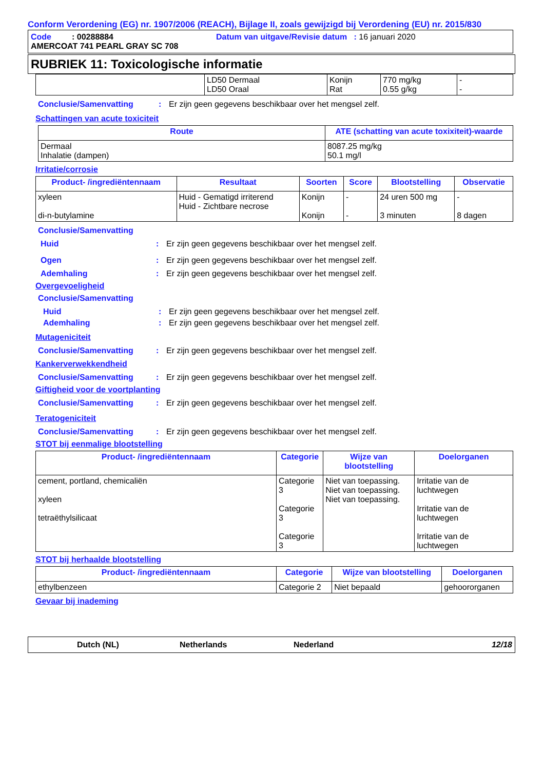Conform Verordening (EG) nr. 1907/2006 (REACH), Bijlage II, zoals gewijzigd bij Verordening (EU) nr. 2015/830
Code : 00288884 Datum van uitgave/Revisie datum : 16 januari 2020
AMERCOAT 741 PEARL GRAY SC 708
RUBRIEK 11: Toxicologische informatie
| | LD50 Dermaal LD50 Oraal | Konijn Rat | 770 mg/kg 0.55 g/kg | - - |
Conclusie/Samenvatting: Er zijn geen gegevens beschikbaar over het mengsel zelf.
Schattingen van acute toxiciteit
| Route | ATE (schatting van acute toxixiteit)-waarde |
| --- | --- |
| Dermaal Inhalatie (dampen) | 8087.25 mg/kg 50.1 mg/l |
Irritatie/corrosie
| Product- /ingrediëntennaam | Resultaat | Soorten | Score | Blootstelling | Observatie |
| --- | --- | --- | --- | --- | --- |
| xyleen di-n-butylamine | Huid - Gematigd irriterend Huid - Zichtbare necrose | Konijn Konijn | - - | 24 uren 500 mg 3 minuten | - 8 dagen |
Conclusie/Samenvatting
Huid: Er zijn geen gegevens beschikbaar over het mengsel zelf.
Ogen: Er zijn geen gegevens beschikbaar over het mengsel zelf.
Ademhaling: Er zijn geen gegevens beschikbaar over het mengsel zelf.
Overgevoeligheid
Conclusie/Samenvatting
Huid: Er zijn geen gegevens beschikbaar over het mengsel zelf.
Ademhaling: Er zijn geen gegevens beschikbaar over het mengsel zelf.
Mutageniciteit
Conclusie/Samenvatting: Er zijn geen gegevens beschikbaar over het mengsel zelf.
Kankerverwekkendheid
Conclusie/Samenvatting: Er zijn geen gegevens beschikbaar over het mengsel zelf.
Giftigheid voor de voortplanting
Conclusie/Samenvatting: Er zijn geen gegevens beschikbaar over het mengsel zelf.
Teratogeniciteit
Conclusie/Samenvatting: Er zijn geen gegevens beschikbaar over het mengsel zelf.
STOT bij eenmalige blootstelling
| Product- /ingrediëntennaam | Categorie | Wijze van blootstelling | Doelorganen |
| --- | --- | --- | --- |
| cement, portland, chemicaliën xyleen tetraëthylsilicaat | Categorie 3 Categorie 3 Categorie 3 | Niet van toepassing. Niet van toepassing. Niet van toepassing. | Irritatie van de luchtwegen Irritatie van de luchtwegen Irritatie van de luchtwegen |
STOT bij herhaalde blootstelling
| Product- /ingrediëntennaam | Categorie | Wijze van blootstelling | Doelorganen |
| --- | --- | --- | --- |
| ethylbenzeen | Categorie 2 | Niet bepaald | gehoororganen |
Gevaar bij inademing
Dutch (NL) Netherlands Nederland 12/18